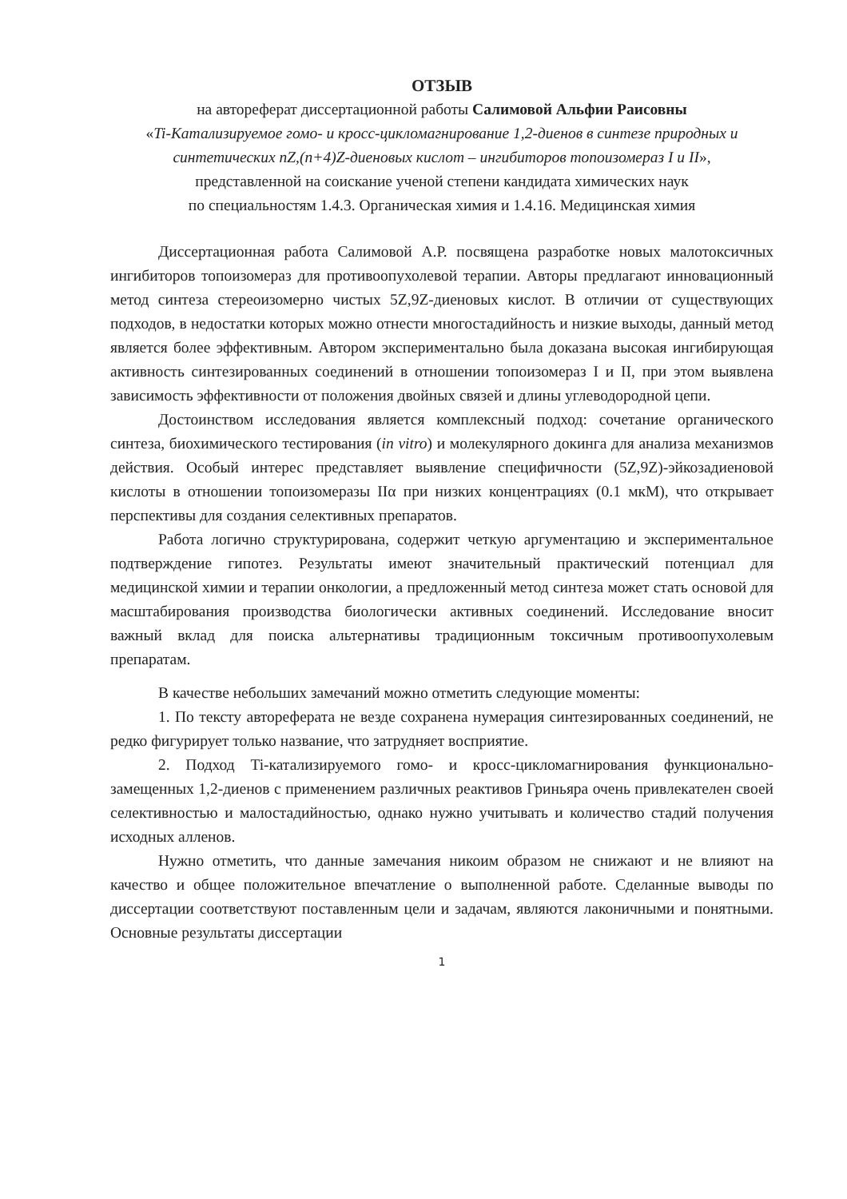ОТЗЫВ
на автореферат диссертационной работы Салимовой Альфии Раисовны
«Ti-Катализируемое гомо- и кросс-цикломагнирование 1,2-диенов в синтезе природных и синтетических nZ,(n+4)Z-диеновых кислот – ингибиторов топоизомераз I и II»,
представленной на соискание ученой степени кандидата химических наук
по специальностям 1.4.3. Органическая химия и 1.4.16. Медицинская химия
Диссертационная работа Салимовой А.Р. посвящена разработке новых малотоксичных ингибиторов топоизомераз для противоопухолевой терапии. Авторы предлагают инновационный метод синтеза стереоизомерно чистых 5Z,9Z-диеновых кислот. В отличии от существующих подходов, в недостатки которых можно отнести многостадийность и низкие выходы, данный метод является более эффективным. Автором экспериментально была доказана высокая ингибирующая активность синтезированных соединений в отношении топоизомераз I и II, при этом выявлена зависимость эффективности от положения двойных связей и длины углеводородной цепи.
Достоинством исследования является комплексный подход: сочетание органического синтеза, биохимического тестирования (in vitro) и молекулярного докинга для анализа механизмов действия. Особый интерес представляет выявление специфичности (5Z,9Z)-эйкозадиеновой кислоты в отношении топоизомеразы IIα при низких концентрациях (0.1 мкМ), что открывает перспективы для создания селективных препаратов.
Работа логично структурирована, содержит четкую аргументацию и экспериментальное подтверждение гипотез. Результаты имеют значительный практический потенциал для медицинской химии и терапии онкологии, а предложенный метод синтеза может стать основой для масштабирования производства биологически активных соединений. Исследование вносит важный вклад для поиска альтернативы традиционным токсичным противоопухолевым препаратам.
В качестве небольших замечаний можно отметить следующие моменты:
1. По тексту автореферата не везде сохранена нумерация синтезированных соединений, не редко фигурирует только название, что затрудняет восприятие.
2. Подход Ti-катализируемого гомо- и кросс-цикломагнирования функционально-замещенных 1,2-диенов с применением различных реактивов Гриньяра очень привлекателен своей селективностью и малостадийностью, однако нужно учитывать и количество стадий получения исходных алленов.
Нужно отметить, что данные замечания никоим образом не снижают и не влияют на качество и общее положительное впечатление о выполненной работе. Сделанные выводы по диссертации соответствуют поставленным цели и задачам, являются лаконичными и понятными. Основные результаты диссертации
1